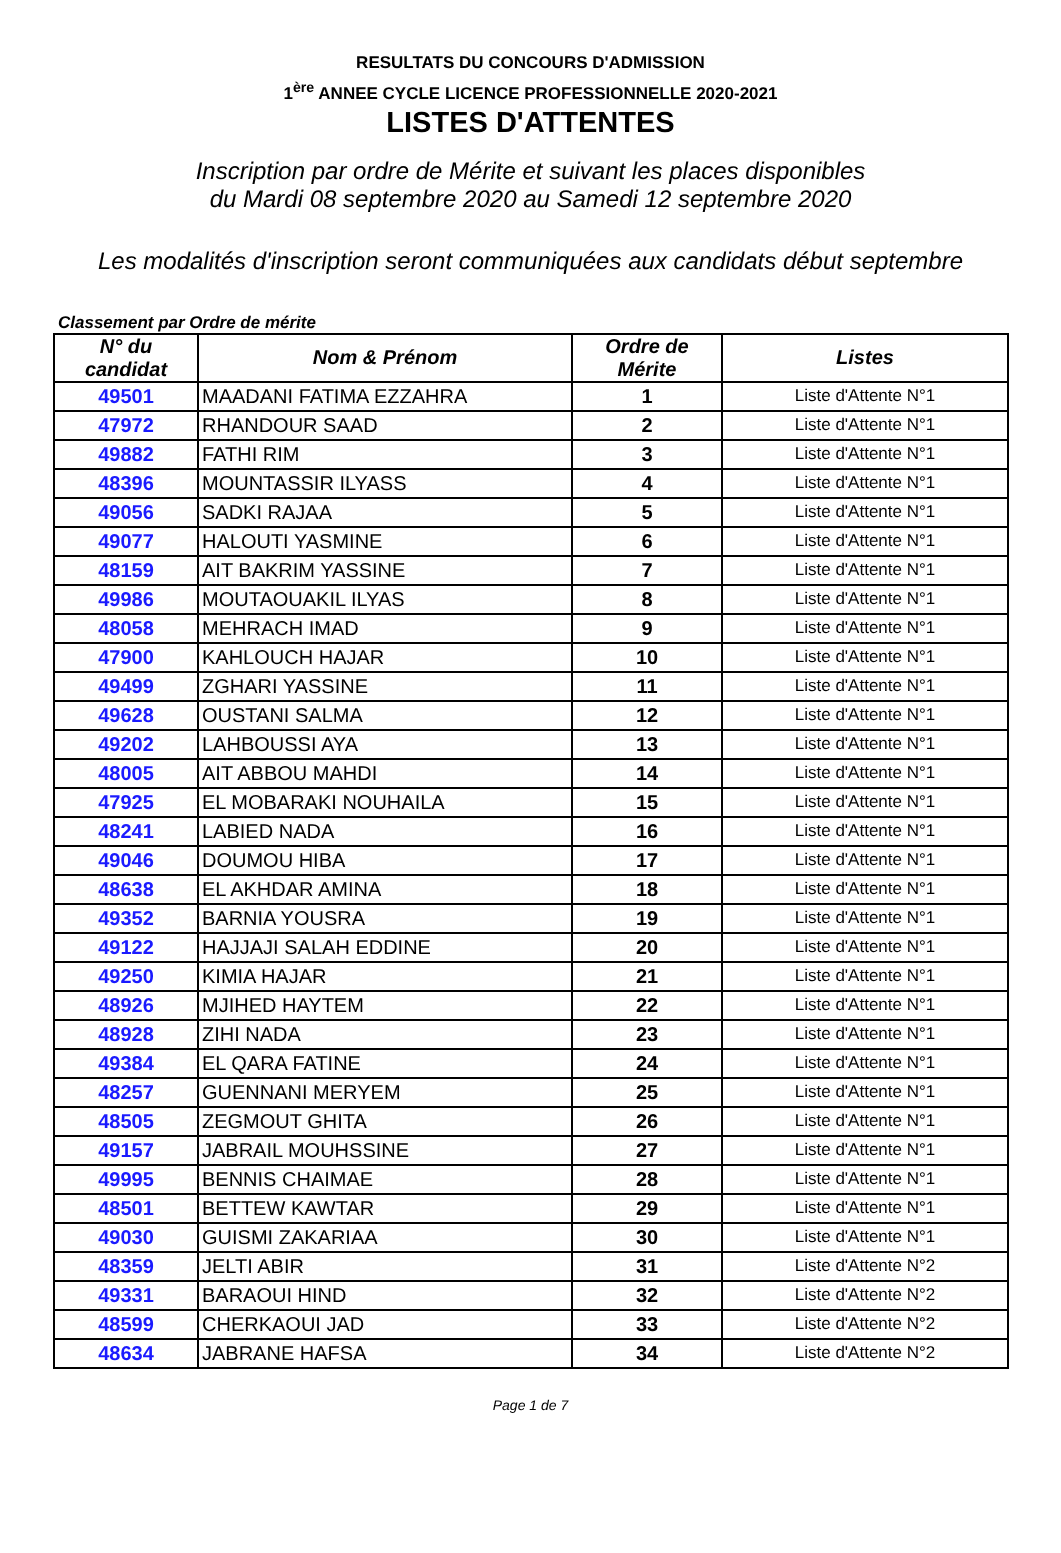RESULTATS DU CONCOURS D'ADMISSION
1<sup>ère</sup> ANNEE CYCLE LICENCE PROFESSIONNELLE 2020-2021
LISTES D'ATTENTES
Inscription par ordre de Mérite et suivant les places disponibles
du Mardi 08 septembre 2020 au Samedi 12 septembre 2020
Les modalités d'inscription seront communiquées aux candidats début septembre
Classement par Ordre de mérite
| N° du candidat | Nom & Prénom | Ordre de Mérite | Listes |
| --- | --- | --- | --- |
| 49501 | MAADANI FATIMA EZZAHRA | 1 | Liste d'Attente N°1 |
| 47972 | RHANDOUR SAAD | 2 | Liste d'Attente N°1 |
| 49882 | FATHI RIM | 3 | Liste d'Attente N°1 |
| 48396 | MOUNTASSIR ILYASS | 4 | Liste d'Attente N°1 |
| 49056 | SADKI RAJAA | 5 | Liste d'Attente N°1 |
| 49077 | HALOUTI YASMINE | 6 | Liste d'Attente N°1 |
| 48159 | AIT BAKRIM YASSINE | 7 | Liste d'Attente N°1 |
| 49986 | MOUTAOUAKIL ILYAS | 8 | Liste d'Attente N°1 |
| 48058 | MEHRACH IMAD | 9 | Liste d'Attente N°1 |
| 47900 | KAHLOUCH HAJAR | 10 | Liste d'Attente N°1 |
| 49499 | ZGHARI YASSINE | 11 | Liste d'Attente N°1 |
| 49628 | OUSTANI SALMA | 12 | Liste d'Attente N°1 |
| 49202 | LAHBOUSSI AYA | 13 | Liste d'Attente N°1 |
| 48005 | AIT ABBOU MAHDI | 14 | Liste d'Attente N°1 |
| 47925 | EL MOBARAKI NOUHAILA | 15 | Liste d'Attente N°1 |
| 48241 | LABIED NADA | 16 | Liste d'Attente N°1 |
| 49046 | DOUMOU HIBA | 17 | Liste d'Attente N°1 |
| 48638 | EL AKHDAR AMINA | 18 | Liste d'Attente N°1 |
| 49352 | BARNIA YOUSRA | 19 | Liste d'Attente N°1 |
| 49122 | HAJJAJI SALAH EDDINE | 20 | Liste d'Attente N°1 |
| 49250 | KIMIA HAJAR | 21 | Liste d'Attente N°1 |
| 48926 | MJIHED HAYTEM | 22 | Liste d'Attente N°1 |
| 48928 | ZIHI NADA | 23 | Liste d'Attente N°1 |
| 49384 | EL QARA FATINE | 24 | Liste d'Attente N°1 |
| 48257 | GUENNANI MERYEM | 25 | Liste d'Attente N°1 |
| 48505 | ZEGMOUT GHITA | 26 | Liste d'Attente N°1 |
| 49157 | JABRAIL MOUHSSINE | 27 | Liste d'Attente N°1 |
| 49995 | BENNIS CHAIMAE | 28 | Liste d'Attente N°1 |
| 48501 | BETTEW KAWTAR | 29 | Liste d'Attente N°1 |
| 49030 | GUISMI ZAKARIAA | 30 | Liste d'Attente N°1 |
| 48359 | JELTI ABIR | 31 | Liste d'Attente N°2 |
| 49331 | BARAOUI HIND | 32 | Liste d'Attente N°2 |
| 48599 | CHERKAOUI JAD | 33 | Liste d'Attente N°2 |
| 48634 | JABRANE HAFSA | 34 | Liste d'Attente N°2 |
Page 1 de 7